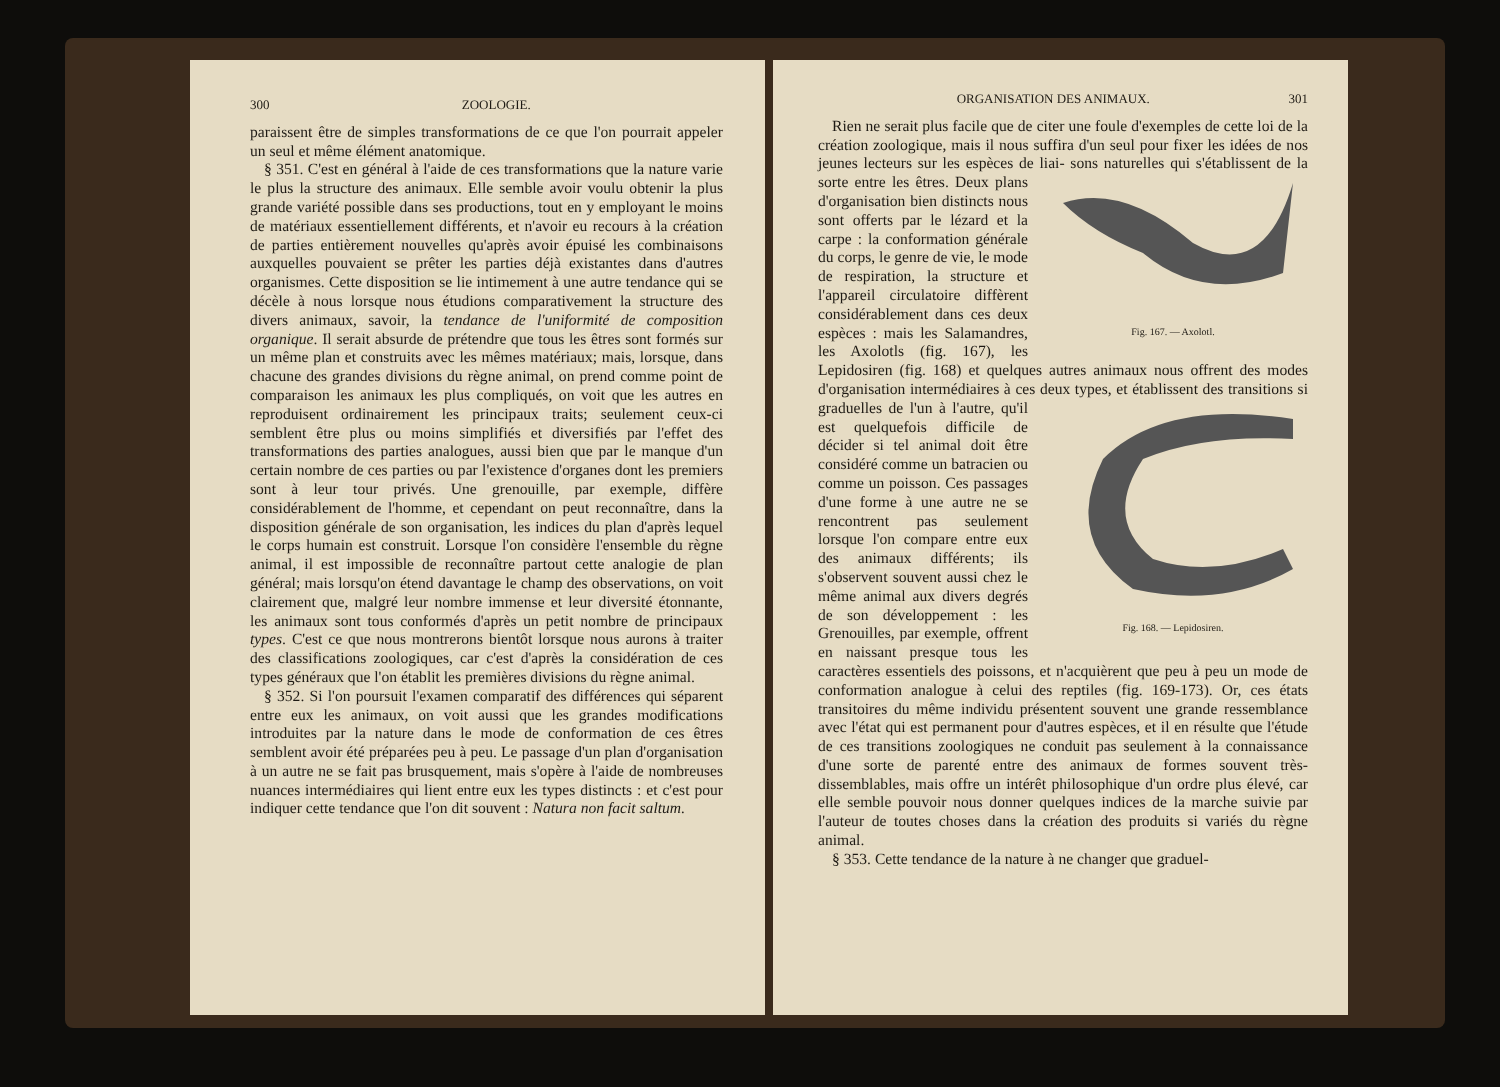300 ZOOLOGIE.
paraissent être de simples transformations de ce que l'on pourrait appeler un seul et même élément anatomique.
§ 351. C'est en général à l'aide de ces transformations que la nature varie le plus la structure des animaux. Elle semble avoir voulu obtenir la plus grande variété possible dans ses productions, tout en y employant le moins de matériaux essentiellement différents, et n'avoir eu recours à la création de parties entièrement nouvelles qu'après avoir épuisé les combinaisons auxquelles pouvaient se prêter les parties déjà existantes dans d'autres organismes. Cette disposition se lie intimement à une autre tendance qui se décèle à nous lorsque nous étudions comparativement la structure des divers animaux, savoir, la tendance de l'uniformité de composition organique. Il serait absurde de prétendre que tous les êtres sont formés sur un même plan et construits avec les mêmes matériaux; mais, lorsque, dans chacune des grandes divisions du règne animal, on prend comme point de comparaison les animaux les plus compliqués, on voit que les autres en reproduisent ordinairement les principaux traits; seulement ceux-ci semblent être plus ou moins simplifiés et diversifiés par l'effet des transformations des parties analogues, aussi bien que par le manque d'un certain nombre de ces parties ou par l'existence d'organes dont les premiers sont à leur tour privés. Une grenouille, par exemple, diffère considérablement de l'homme, et cependant on peut reconnaître, dans la disposition générale de son organisation, les indices du plan d'après lequel le corps humain est construit. Lorsque l'on considère l'ensemble du règne animal, il est impossible de reconnaître partout cette analogie de plan général; mais lorsqu'on étend davantage le champ des observations, on voit clairement que, malgré leur nombre immense et leur diversité étonnante, les animaux sont tous conformés d'après un petit nombre de principaux types. C'est ce que nous montrerons bientôt lorsque nous aurons à traiter des classifications zoologiques, car c'est d'après la considération de ces types généraux que l'on établit les premières divisions du règne animal.
§ 352. Si l'on poursuit l'examen comparatif des différences qui séparent entre eux les animaux, on voit aussi que les grandes modifications introduites par la nature dans le mode de conformation de ces êtres semblent avoir été préparées peu à peu. Le passage d'un plan d'organisation à un autre ne se fait pas brusquement, mais s'opère à l'aide de nombreuses nuances intermédiaires qui lient entre eux les types distincts : et c'est pour indiquer cette tendance que l'on dit souvent : Natura non facit saltum.
ORGANISATION DES ANIMAUX. 301
Rien ne serait plus facile que de citer une foule d'exemples de cette loi de la création zoologique, mais il nous suffira d'un seul pour fixer les idées de nos jeunes lecteurs sur les espèces de liai- Fig. 167. — Axolotl. sons naturelles qui s'établissent de la sorte entre les êtres. Deux plans d'organisation bien distincts nous sont offerts par le lézard et la carpe : la conformation générale du corps, le genre de vie, le mode de respiration, la structure et l'appareil circulatoire diffèrent considérablement dans ces deux espèces : mais les Salamandres, les Axolotls (fig. 167), les Lepidosiren (fig. 168) et quelques autres animaux nous offrent des modes d'organisation intermédiaires à ces Fig. 168. — Lepidosiren. deux types, et établissent des transitions si graduelles de l'un à l'autre, qu'il est quelquefois difficile de décider si tel animal doit être considéré comme un batracien ou comme un poisson. Ces passages d'une forme à une autre ne se rencontrent pas seulement lorsque l'on compare entre eux des animaux différents; ils s'observent souvent aussi chez le même animal aux divers degrés de son développement : les Grenouilles, par exemple, offrent en naissant presque tous les caractères essentiels des poissons, et n'acquièrent que peu à peu un mode de conformation analogue à celui des reptiles (fig. 169-173). Or, ces états transitoires du même individu présentent souvent une grande ressemblance avec l'état qui est permanent pour d'autres espèces, et il en résulte que l'étude de ces transitions zoologiques ne conduit pas seulement à la connaissance d'une sorte de parenté entre des animaux de formes souvent très-dissemblables, mais offre un intérêt philosophique d'un ordre plus élevé, car elle semble pouvoir nous donner quelques indices de la marche suivie par l'auteur de toutes choses dans la création des produits si variés du règne animal.
§ 353. Cette tendance de la nature à ne changer que graduel-